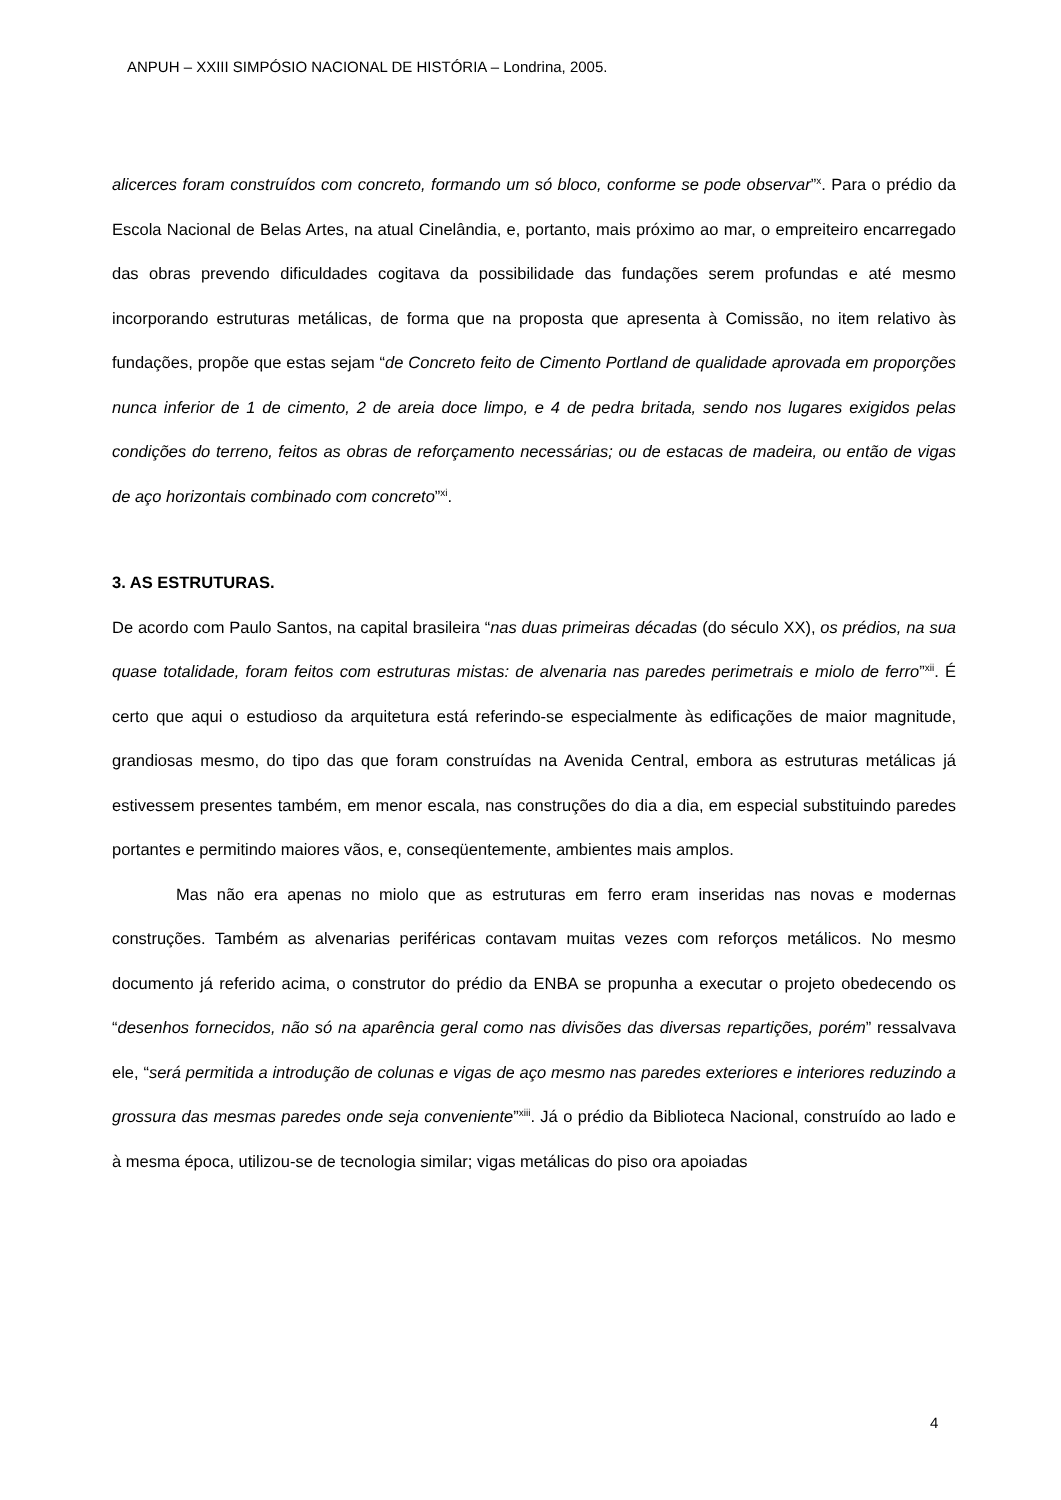ANPUH – XXIII SIMPÓSIO NACIONAL DE HISTÓRIA – Londrina, 2005.
alicerces foram construídos com concreto, formando um só bloco, conforme se pode observar”<sup>x</sup>. Para o prédio da Escola Nacional de Belas Artes, na atual Cinelândia, e, portanto, mais próximo ao mar, o empreiteiro encarregado das obras prevendo dificuldades cogitava da possibilidade das fundações serem profundas e até mesmo incorporando estruturas metálicas, de forma que na proposta que apresenta à Comissão, no item relativo às fundações, propõe que estas sejam “de Concreto feito de Cimento Portland de qualidade aprovada em proporções nunca inferior de 1 de cimento, 2 de areia doce limpo, e 4 de pedra britada, sendo nos lugares exigidos pelas condições do terreno, feitos as obras de reforçamento necessárias; ou de estacas de madeira, ou então de vigas de aço horizontais combinado com concreto”<sup>xi</sup>.
3. AS ESTRUTURAS.
De acordo com Paulo Santos, na capital brasileira “nas duas primeiras décadas (do século XX), os prédios, na sua quase totalidade, foram feitos com estruturas mistas: de alvenaria nas paredes perimetrais e miolo de ferro”<sup>xii</sup>. É certo que aqui o estudioso da arquitetura está referindo-se especialmente às edificações de maior magnitude, grandiosas mesmo, do tipo das que foram construídas na Avenida Central, embora as estruturas metálicas já estivessem presentes também, em menor escala, nas construções do dia a dia, em especial substituindo paredes portantes e permitindo maiores vãos, e, conseqüentemente, ambientes mais amplos.
Mas não era apenas no miolo que as estruturas em ferro eram inseridas nas novas e modernas construções. Também as alvenarias periféricas contavam muitas vezes com reforços metálicos. No mesmo documento já referido acima, o construtor do prédio da ENBA se propunha a executar o projeto obedecendo os “desenhos fornecidos, não só na aparência geral como nas divisões das diversas repartições, porém” ressalvava ele, “será permitida a introdução de colunas e vigas de aço mesmo nas paredes exteriores e interiores reduzindo a grossura das mesmas paredes onde seja conveniente”<sup>xiii</sup>. Já o prédio da Biblioteca Nacional, construído ao lado e à mesma época, utilizou-se de tecnologia similar; vigas metálicas do piso ora apoiadas
4